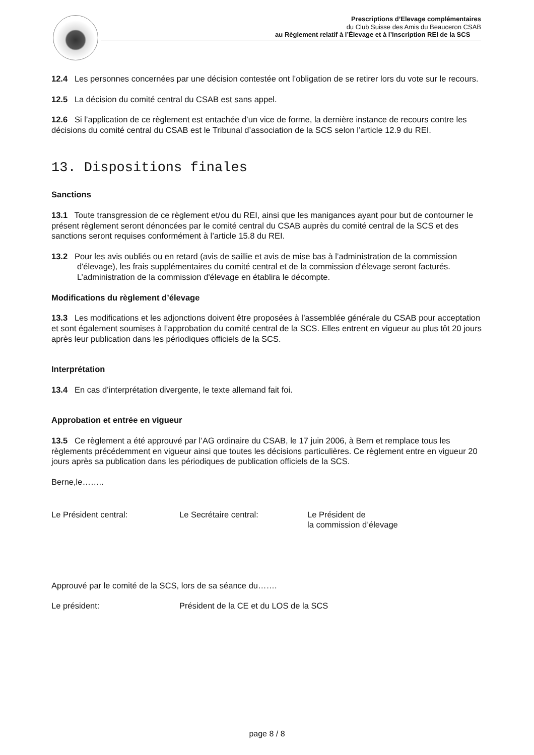Prescriptions d’Elevage complémentaires
du Club Suisse des Amis du Beauceron CSAB
au Règlement relatif à l’Élevage et à l’Inscription REI de la SCS
12.4 Les personnes concernées par une décision contestée ont l’obligation de se retirer lors du vote sur le recours.
12.5 La décision du comité central du CSAB est sans appel.
12.6 Si l’application de ce règlement est entachée d’un vice de forme, la dernière instance de recours contre les décisions du comité central du CSAB est le Tribunal d’association de la SCS selon l’article 12.9 du REI.
13. Dispositions finales
Sanctions
13.1 Toute transgression de ce règlement et/ou du REI, ainsi que les manigances ayant pour but de contourner le présent règlement seront dénoncées par le comité central du CSAB auprès du comité central de la SCS et des sanctions seront requises conformément à l’article 15.8 du REI.
13.2 Pour les avis oubliés ou en retard (avis de saillie et avis de mise bas à l’administration de la commission d'élevage), les frais supplémentaires du comité central et de la commission d'élevage seront facturés. L’administration de la commission d'élevage en établira le décompte.
Modifications du règlement d’élevage
13.3 Les modifications et les adjonctions doivent être proposées à l’assemblée générale du CSAB pour acceptation et sont également soumises à l’approbation du comité central de la SCS. Elles entrent en vigueur au plus tôt 20 jours après leur publication dans les périodiques officiels de la SCS.
Interprétation
13.4 En cas d’interprétation divergente, le texte allemand fait foi.
Approbation et entrée en vigueur
13.5 Ce règlement a été approuvé par l’AG ordinaire du CSAB, le 17 juin 2006, à Bern et remplace tous les règlements précédemment en vigueur ainsi que toutes les décisions particulières. Ce règlement entre en vigueur 20 jours après sa publication dans les périodiques de publication officiels de la SCS.
Berne,le……..
Le Président central: Le Secrétaire central: Le Président de
la commission d’élevage
Approuvé par le comité de la SCS, lors de sa séance du…….
Le président: Président de la CE et du LOS de la SCS
page 8 / 8